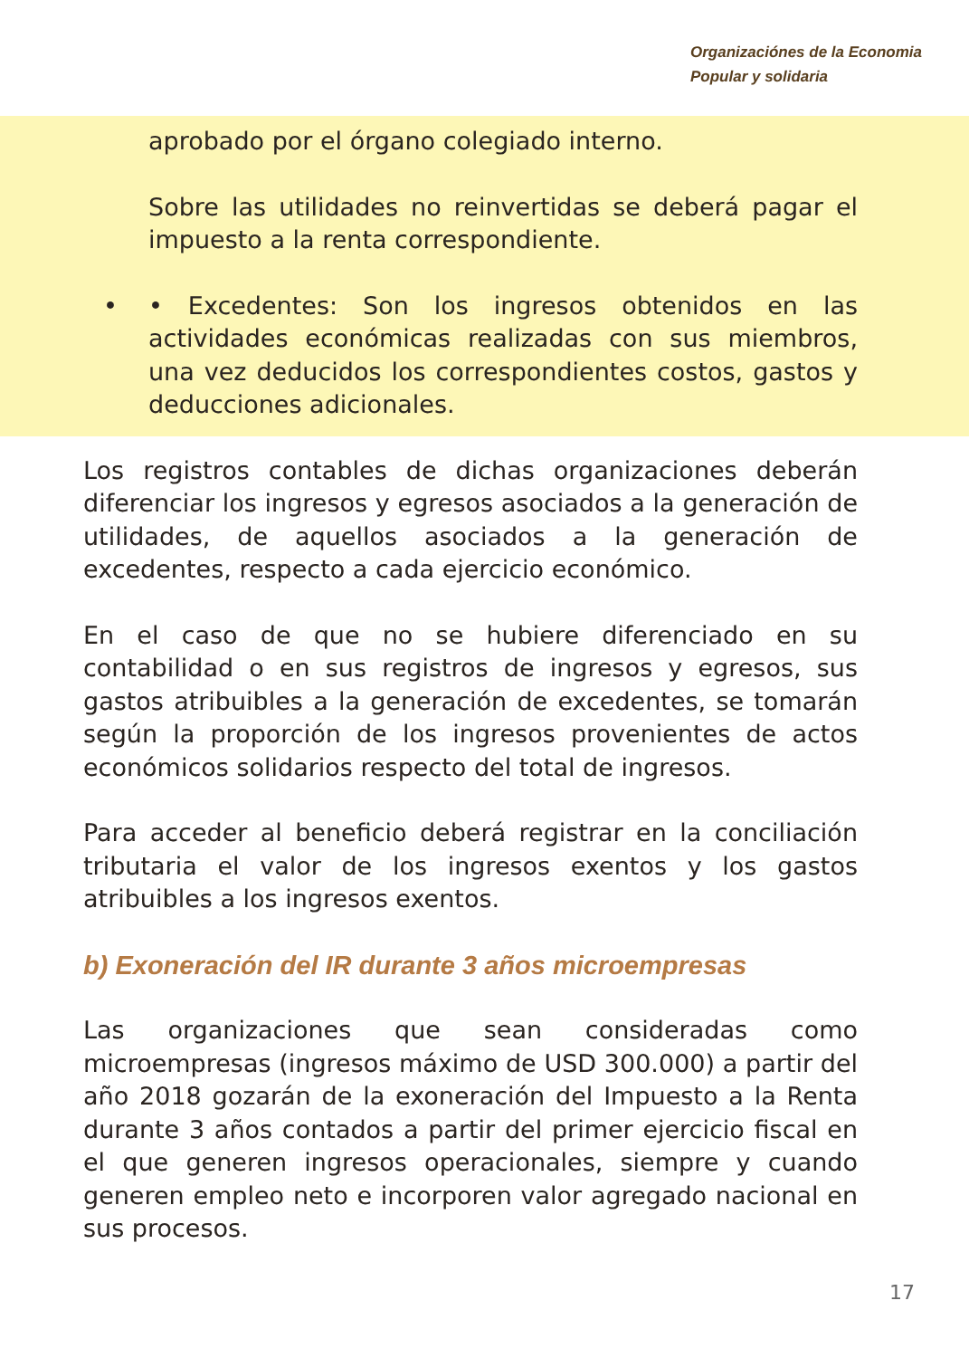Organizaciónes de la Economia
Popular y solidaria
aprobado por el órgano colegiado interno.
Sobre las utilidades no reinvertidas se deberá pagar el impuesto a la renta correspondiente.
• • Excedentes: Son los ingresos obtenidos en las actividades económicas realizadas con sus miembros, una vez deducidos los correspondientes costos, gastos y deducciones adicionales.
Los registros contables de dichas organizaciones deberán diferenciar los ingresos y egresos asociados a la generación de utilidades, de aquellos asociados a la generación de excedentes, respecto a cada ejercicio económico.
En el caso de que no se hubiere diferenciado en su contabilidad o en sus registros de ingresos y egresos, sus gastos atribuibles a la generación de excedentes, se tomarán según la proporción de los ingresos provenientes de actos económicos solidarios respecto del total de ingresos.
Para acceder al beneficio deberá registrar en la conciliación tributaria el valor de los ingresos exentos y los gastos atribuibles a los ingresos exentos.
b) Exoneración del IR durante 3 años microempresas
Las organizaciones que sean consideradas como microempresas (ingresos máximo de USD 300.000) a partir del año 2018 gozarán de la exoneración del Impuesto a la Renta durante 3 años contados a partir del primer ejercicio fiscal en el que generen ingresos operacionales, siempre y cuando generen empleo neto e incorporen valor agregado nacional en sus procesos.
17